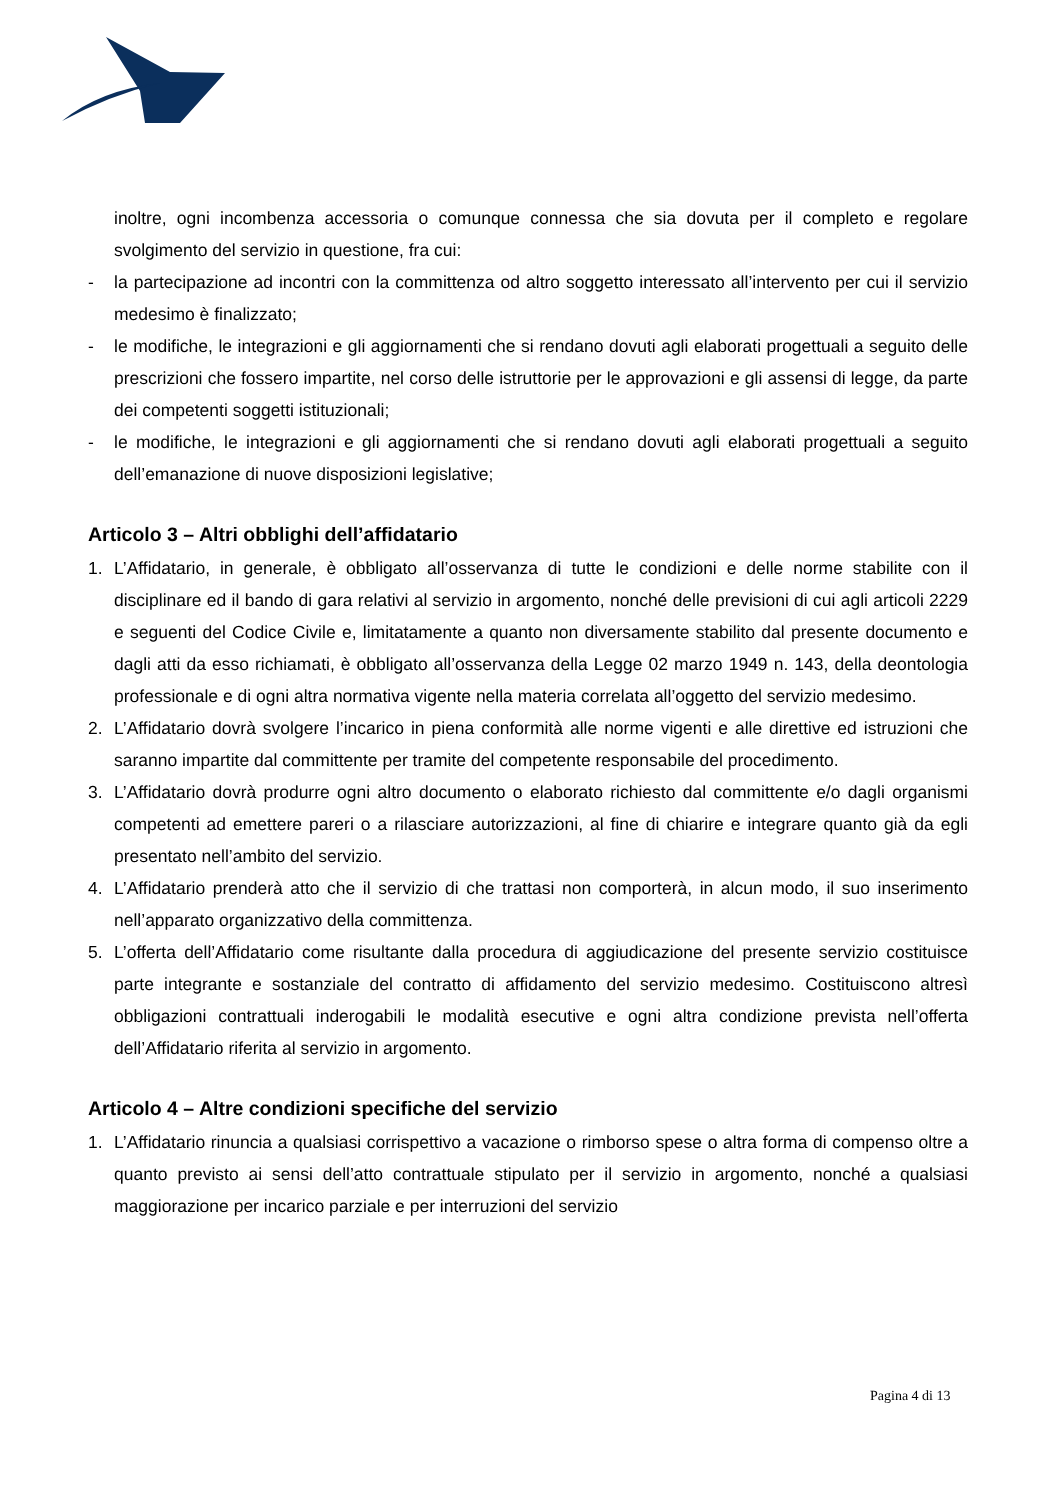inoltre, ogni incombenza accessoria o comunque connessa che sia dovuta per il completo e regolare svolgimento del servizio in questione, fra cui:
- la partecipazione ad incontri con la committenza od altro soggetto interessato all’intervento per cui il servizio medesimo è finalizzato;
- le modifiche, le integrazioni e gli aggiornamenti che si rendano dovuti agli elaborati progettuali a seguito delle prescrizioni che fossero impartite, nel corso delle istruttorie per le approvazioni e gli assensi di legge, da parte dei competenti soggetti istituzionali;
- le modifiche, le integrazioni e gli aggiornamenti che si rendano dovuti agli elaborati progettuali a seguito dell’emanazione di nuove disposizioni legislative;
Articolo 3 – Altri obblighi dell’affidatario
1. L’Affidatario, in generale, è obbligato all’osservanza di tutte le condizioni e delle norme stabilite con il disciplinare ed il bando di gara relativi al servizio in argomento, nonché delle previsioni di cui agli articoli 2229 e seguenti del Codice Civile e, limitatamente a quanto non diversamente stabilito dal presente documento e dagli atti da esso richiamati, è obbligato all’osservanza della Legge 02 marzo 1949 n. 143, della deontologia professionale e di ogni altra normativa vigente nella materia correlata all’oggetto del servizio medesimo.
2. L’Affidatario dovrà svolgere l’incarico in piena conformità alle norme vigenti e alle direttive ed istruzioni che saranno impartite dal committente per tramite del competente responsabile del procedimento.
3. L’Affidatario dovrà produrre ogni altro documento o elaborato richiesto dal committente e/o dagli organismi competenti ad emettere pareri o a rilasciare autorizzazioni, al fine di chiarire e integrare quanto già da egli presentato nell’ambito del servizio.
4. L’Affidatario prenderà atto che il servizio di che trattasi non comporterà, in alcun modo, il suo inserimento nell’apparato organizzativo della committenza.
5. L’offerta dell’Affidatario come risultante dalla procedura di aggiudicazione del presente servizio costituisce parte integrante e sostanziale del contratto di affidamento del servizio medesimo. Costituiscono altresì obbligazioni contrattuali inderogabili le modalità esecutive e ogni altra condizione prevista nell’offerta dell’Affidatario riferita al servizio in argomento.
Articolo 4 – Altre condizioni specifiche del servizio
1. L’Affidatario rinuncia a qualsiasi corrispettivo a vacazione o rimborso spese o altra forma di compenso oltre a quanto previsto ai sensi dell’atto contrattuale stipulato per il servizio in argomento, nonché a qualsiasi maggiorazione per incarico parziale e per interruzioni del servizio
Pagina 4 di 13